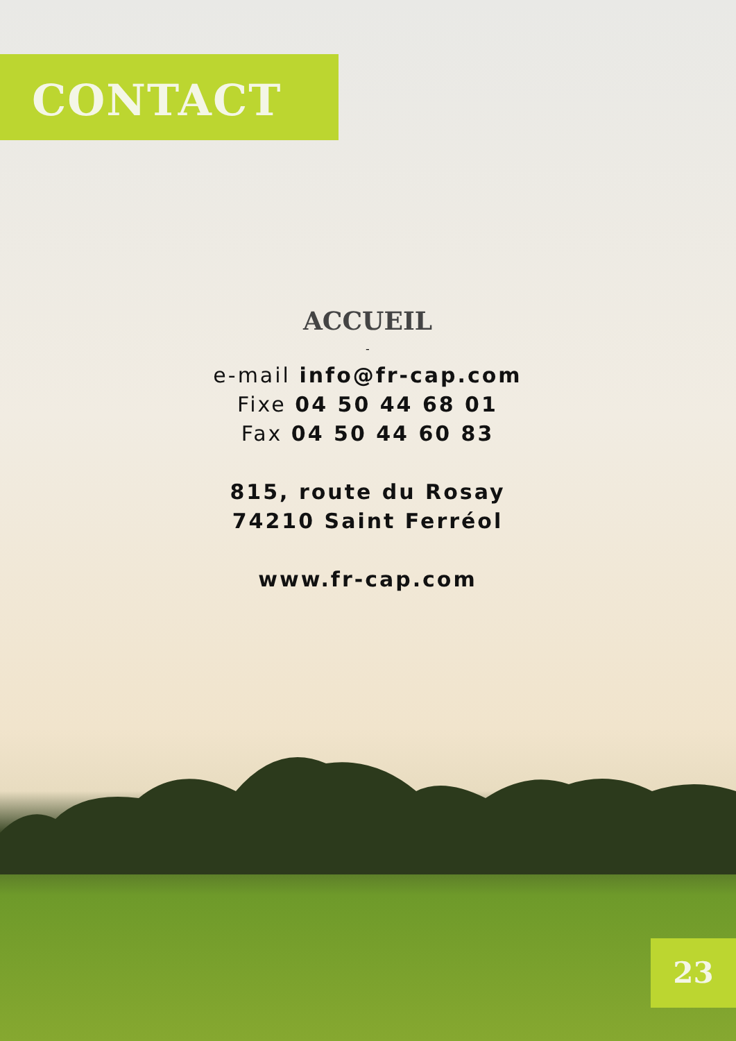CONTACT
ACCUEIL
-
e-mail info@fr-cap.com
Fixe 04 50 44 68 01
Fax 04 50 44 60 83
815, route du Rosay
74210 Saint Ferréol
www.fr-cap.com
23